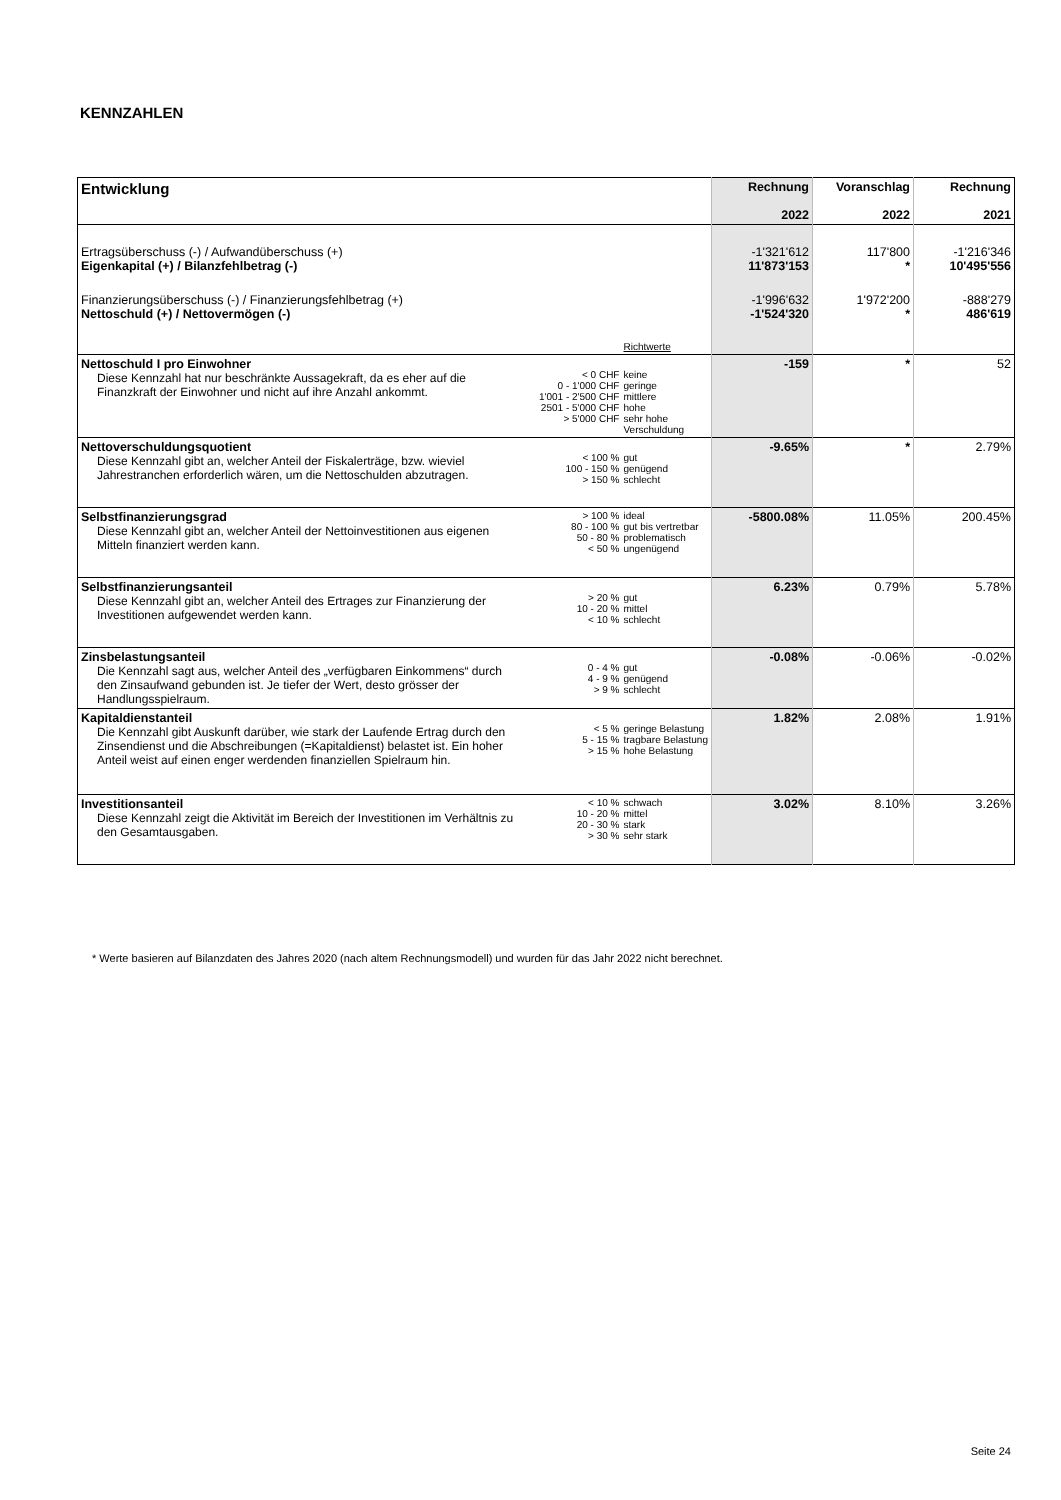KENNZAHLEN
| Entwicklung | | Rechnung 2022 | Voranschlag 2022 | Rechnung 2021 |
| --- | --- | --- | --- | --- |
| Ertragsüberschuss (-) / Aufwandüberschuss (+) Eigenkapital (+) / Bilanzfehlbetrag (-) | | -1'321'612 11'873'153 | 117'800 * | -1'216'346 10'495'556 |
| Finanzierungsüberschuss (-) / Finanzierungsfehlbetrag (+) Nettoschuld (+) / Nettovermögen (-) | | -1'996'632 -1'524'320 | 1'972'200 * | -888'279 486'619 |
| | Richtwerte | | | |
| Nettoschuld I pro Einwohner Diese Kennzahl hat nur beschränkte Aussagekraft, da es eher auf die Finanzkraft der Einwohner und nicht auf ihre Anzahl ankommt. | < 0 CHF keine 0 - 1'000 CHF geringe 1'001 - 2'500 CHF mittlere 2501 - 5'000 CHF hohe > 5'000 CHF sehr hohe Verschuldung | -159 | * | 52 |
| Nettoverschuldungsquotient Diese Kennzahl gibt an, welcher Anteil der Fiskalerträge, bzw. wieviel Jahrestranchen erforderlich wären, um die Nettoschulden abzutragen. | < 100 % gut 100 - 150 % genügend > 150 % schlecht | -9.65% | * | 2.79% |
| Selbstfinanzierungsgrad Diese Kennzahl gibt an, welcher Anteil der Nettoinvestitionen aus eigenen Mitteln finanziert werden kann. | > 100 % ideal 80 - 100 % gut bis vertretbar 50 - 80 % problematisch < 50 % ungenügend | -5800.08% | 11.05% | 200.45% |
| Selbstfinanzierungsanteil Diese Kennzahl gibt an, welcher Anteil des Ertrages zur Finanzierung der Investitionen aufgewendet werden kann. | > 20 % gut 10 - 20 % mittel < 10 % schlecht | 6.23% | 0.79% | 5.78% |
| Zinsbelastungsanteil Die Kennzahl sagt aus, welcher Anteil des „verfügbaren Einkommens“ durch den Zinsaufwand gebunden ist. Je tiefer der Wert, desto grösser der Handlungsspielraum. | 0 - 4 % gut 4 - 9 % genügend > 9 % schlecht | -0.08% | -0.06% | -0.02% |
| Kapitaldienstanteil Die Kennzahl gibt Auskunft darüber, wie stark der Laufende Ertrag durch den Zinsendienst und die Abschreibungen (=Kapitaldienst) belastet ist. Ein hoher Anteil weist auf einen enger werdenden finanziellen Spielraum hin. | < 5 % geringe Belastung 5 - 15 % tragbare Belastung > 15 % hohe Belastung | 1.82% | 2.08% | 1.91% |
| Investitionsanteil Diese Kennzahl zeigt die Aktivität im Bereich der Investitionen im Verhältnis zu den Gesamtausgaben. | < 10 % schwach 10 - 20 % mittel 20 - 30 % stark > 30 % sehr stark | 3.02% | 8.10% | 3.26% |
* Werte basieren auf Bilanzdaten des Jahres 2020 (nach altem Rechnungsmodell) und wurden für das Jahr 2022 nicht berechnet.
Seite 24